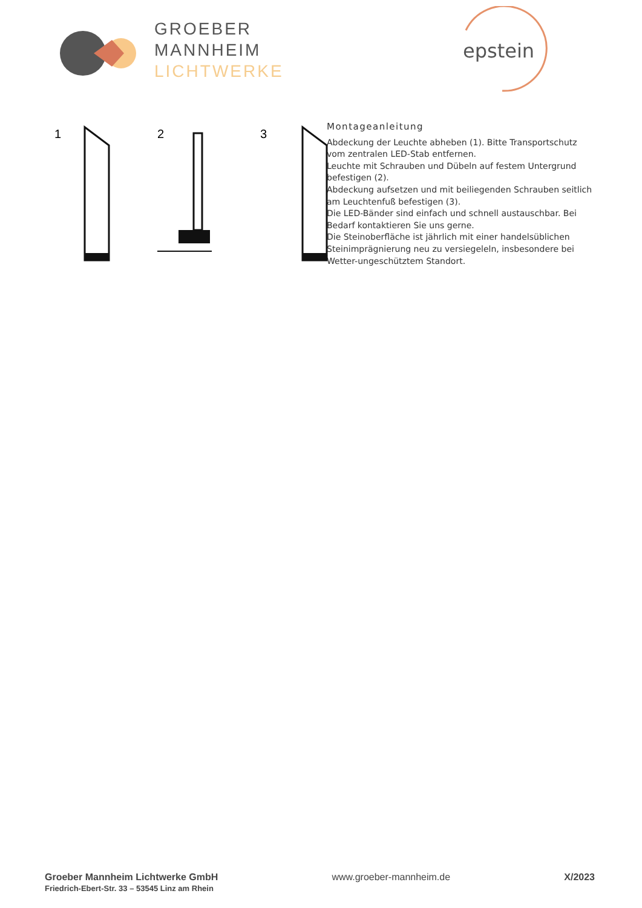GROEBER
MANNHEIM
LICHTWERKE
epstein
1
2
3
Montageanleitung
Abdeckung der Leuchte abheben (1). Bitte Transportschutz vom zentralen LED-Stab entfernen.
Leuchte mit Schrauben und Dübeln auf festem Untergrund befestigen (2).
Abdeckung aufsetzen und mit beiliegenden Schrauben seitlich am Leuchtenfuß befestigen (3).
Die LED-Bänder sind einfach und schnell austauschbar. Bei Bedarf kontaktieren Sie uns gerne.
Die Steinoberfläche ist jährlich mit einer handelsüblichen Steinimprägnierung neu zu versiegeleln, insbesondere bei Wetter-ungeschütztem Standort.
Groeber Mannheim Lichtwerke GmbH
Friedrich-Ebert-Str. 33 – 53545 Linz am Rhein
www.groeber-mannheim.de X/2023